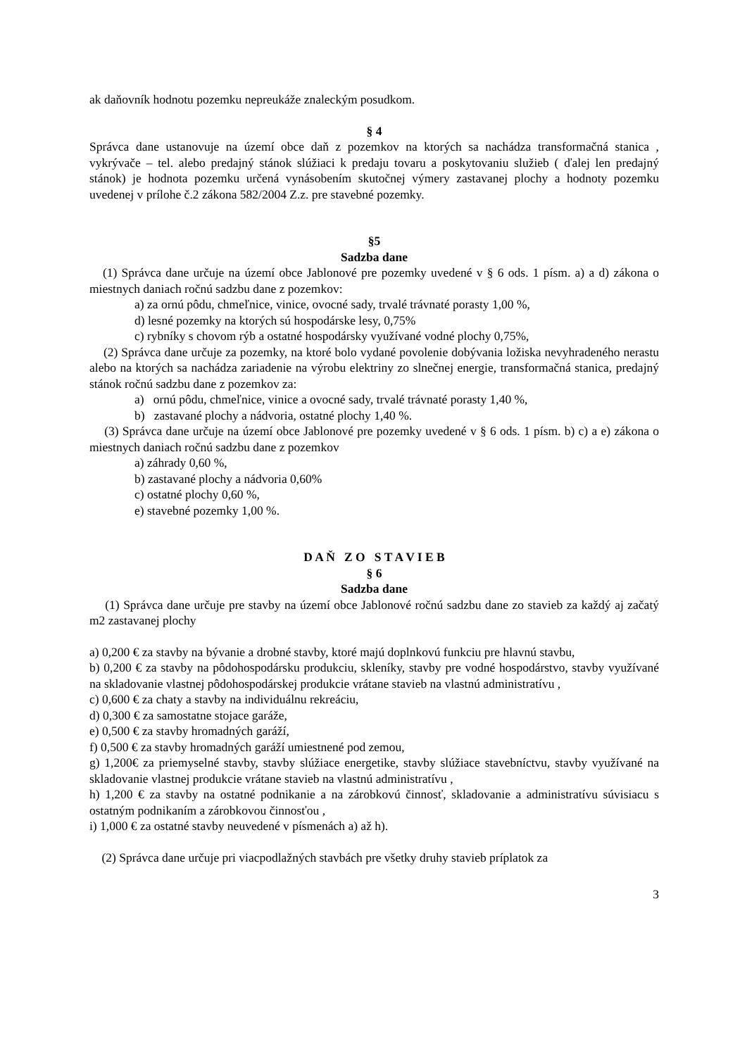ak daňovník hodnotu pozemku nepreukáže znaleckým posudkom.
§ 4
Správca dane ustanovuje na území obce daň z pozemkov na ktorých sa nachádza transformačná stanica , vykrývače – tel. alebo predajný stánok slúžiaci k predaju tovaru a poskytovaniu služieb ( ďalej len predajný stánok) je hodnota pozemku určená vynásobením skutočnej výmery zastavanej plochy a hodnoty pozemku uvedenej v prílohe č.2 zákona 582/2004 Z.z. pre stavebné pozemky.
§5
Sadzba dane
(1) Správca dane určuje na území obce Jablonové pre pozemky uvedené v § 6 ods. 1 písm. a) a d) zákona o miestnych daniach ročnú sadzbu dane z pozemkov:
a) za ornú pôdu, chmeľnice, vinice, ovocné sady, trvalé trávnaté porasty 1,00 %,
d) lesné pozemky na ktorých sú hospodárske lesy, 0,75%
c) rybníky s chovom rýb a ostatné hospodársky využívané vodné plochy 0,75%,
(2) Správca dane určuje za pozemky, na ktoré bolo vydané povolenie dobývania ložiska nevyhradeného nerastu alebo na ktorých sa nachádza zariadenie na výrobu elektriny zo slnečnej energie, transformačná stanica, predajný stánok ročnú sadzbu dane z pozemkov za:
a) ornú pôdu, chmeľnice, vinice a ovocné sady, trvalé trávnaté porasty 1,40 %,
b) zastavané plochy a nádvoria, ostatné plochy 1,40 %.
(3) Správca dane určuje na území obce Jablonové pre pozemky uvedené v § 6 ods. 1 písm. b) c) a e) zákona o miestnych daniach ročnú sadzbu dane z pozemkov
a) záhrady 0,60 %,
b) zastavané plochy a nádvoria 0,60%
c) ostatné plochy 0,60 %,
e) stavebné pozemky 1,00 %.
D A Ň Z O S T A V I E B
§ 6
Sadzba dane
(1) Správca dane určuje pre stavby na území obce Jablonové ročnú sadzbu dane zo stavieb za každý aj začatý m2 zastavanej plochy
a) 0,200 € za stavby na bývanie a drobné stavby, ktoré majú doplnkovú funkciu pre hlavnú stavbu,
b) 0,200 € za stavby na pôdohospodársku produkciu, skleníky, stavby pre vodné hospodárstvo, stavby využívané na skladovanie vlastnej pôdohospodárskej produkcie vrátane stavieb na vlastnú administratívu ,
c) 0,600 € za chaty a stavby na individuálnu rekreáciu,
d) 0,300 € za samostatne stojace garáže,
e) 0,500 € za stavby hromadných garáží,
f) 0,500 € za stavby hromadných garáží umiestnené pod zemou,
g) 1,200€ za priemyselné stavby, stavby slúžiace energetike, stavby slúžiace stavebníctvu, stavby využívané na skladovanie vlastnej produkcie vrátane stavieb na vlastnú administratívu ,
h) 1,200 € za stavby na ostatné podnikanie a na zárobkovú činnosť, skladovanie a administratívu súvisiacu s ostatným podnikaním a zárobkovou činnosťou ,
i) 1,000 € za ostatné stavby neuvedené v písmenách a) až h).
(2) Správca dane určuje pri viacpodlažných stavbách pre všetky druhy stavieb príplatok za
3